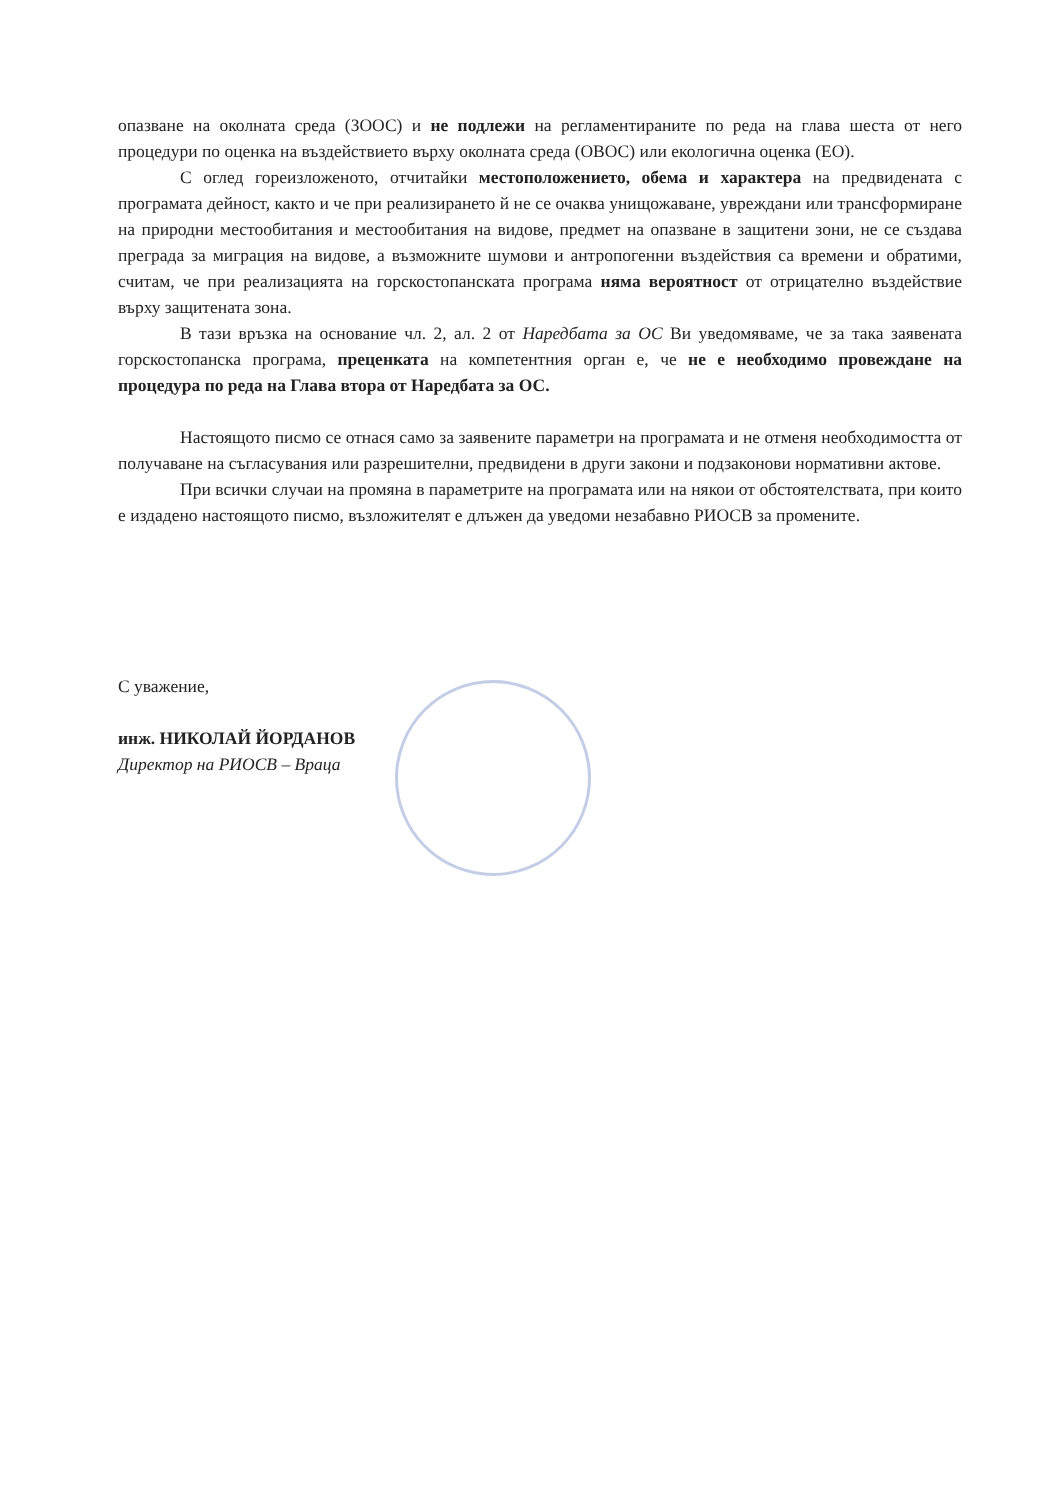опазване на околната среда (ЗООС) и не подлежи на регламентираните по реда на глава шеста от него процедури по оценка на въздействието върху околната среда (ОВОС) или екологична оценка (ЕО).
С оглед гореизложеното, отчитайки местоположението, обема и характера на предвидената с програмата дейност, както и че при реализирането й не се очаква унищожаване, увреждани или трансформиране на природни местообитания и местообитания на видове, предмет на опазване в защитени зони, не се създава преграда за миграция на видове, а възможните шумови и антропогенни въздействия са времени и обратими, считам, че при реализацията на горскостопанската програма няма вероятност от отрицателно въздействие върху защитената зона.
В тази връзка на основание чл. 2, ал. 2 от Наредбата за ОС Ви уведомяваме, че за така заявената горскостопанска програма, преценката на компетентния орган е, че не е необходимо провеждане на процедура по реда на Глава втора от Наредбата за ОС.
Настоящото писмо се отнася само за заявените параметри на програмата и не отменя необходимостта от получаване на съгласувания или разрешителни, предвидени в други закони и подзаконови нормативни актове.
При всички случаи на промяна в параметрите на програмата или на някои от обстоятелствата, при които е издадено настоящото писмо, възложителят е длъжен да уведоми незабавно РИОСВ за промените.
С уважение,
инж. НИКОЛАЙ ЙОРДАНОВ
Директор на РИОСВ – Враца